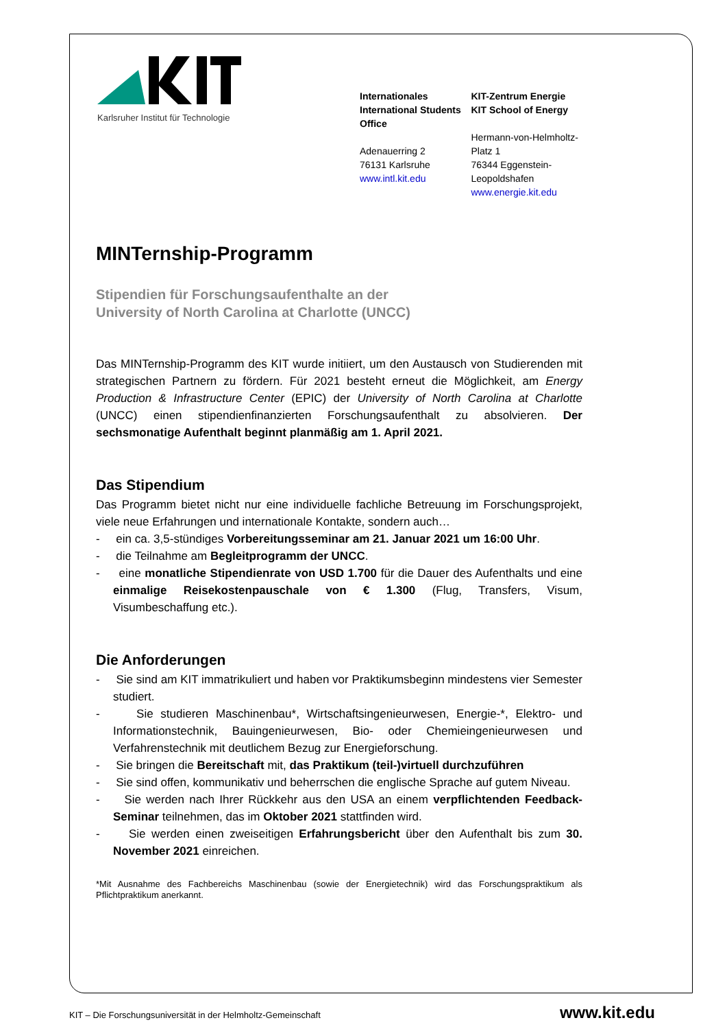Karlsruher Institut für Technologie
Internationales
International Students Office
Adenauerring 2
76131 Karlsruhe
www.intl.kit.edu
KIT-Zentrum Energie
KIT School of Energy
Hermann-von-Helmholtz-Platz 1
76344 Eggenstein-Leopoldshafen
www.energie.kit.edu
MINTernship-Programm
Stipendien für Forschungsaufenthalte an der
University of North Carolina at Charlotte (UNCC)
Das MINTernship-Programm des KIT wurde initiiert, um den Austausch von Studierenden mit strategischen Partnern zu fördern. Für 2021 besteht erneut die Möglichkeit, am Energy Production & Infrastructure Center (EPIC) der University of North Carolina at Charlotte (UNCC) einen stipendienfinanzierten Forschungsaufenthalt zu absolvieren. Der sechsmonatige Aufenthalt beginnt planmäßig am 1. April 2021.
Das Stipendium
Das Programm bietet nicht nur eine individuelle fachliche Betreuung im Forschungsprojekt, viele neue Erfahrungen und internationale Kontakte, sondern auch…
- ein ca. 3,5-stündiges Vorbereitungsseminar am 21. Januar 2021 um 16:00 Uhr.
- die Teilnahme am Begleitprogramm der UNCC.
- eine monatliche Stipendienrate von USD 1.700 für die Dauer des Aufenthalts und eine einmalige Reisekostenpauschale von € 1.300 (Flug, Transfers, Visum, Visumbeschaffung etc.).
Die Anforderungen
- Sie sind am KIT immatrikuliert und haben vor Praktikumsbeginn mindestens vier Semester studiert.
- Sie studieren Maschinenbau*, Wirtschaftsingenieurwesen, Energie-*, Elektro- und Informationstechnik, Bauingenieurwesen, Bio- oder Chemieingenieurwesen und Verfahrenstechnik mit deutlichem Bezug zur Energieforschung.
- Sie bringen die Bereitschaft mit, das Praktikum (teil-)virtuell durchzuführen
- Sie sind offen, kommunikativ und beherrschen die englische Sprache auf gutem Niveau.
- Sie werden nach Ihrer Rückkehr aus den USA an einem verpflichtenden Feedback-Seminar teilnehmen, das im Oktober 2021 stattfinden wird.
- Sie werden einen zweiseitigen Erfahrungsbericht über den Aufenthalt bis zum 30. November 2021 einreichen.
*Mit Ausnahme des Fachbereichs Maschinenbau (sowie der Energietechnik) wird das Forschungspraktikum als Pflichtpraktikum anerkannt.
KIT – Die Forschungsuniversität in der Helmholtz-Gemeinschaft www.kit.edu